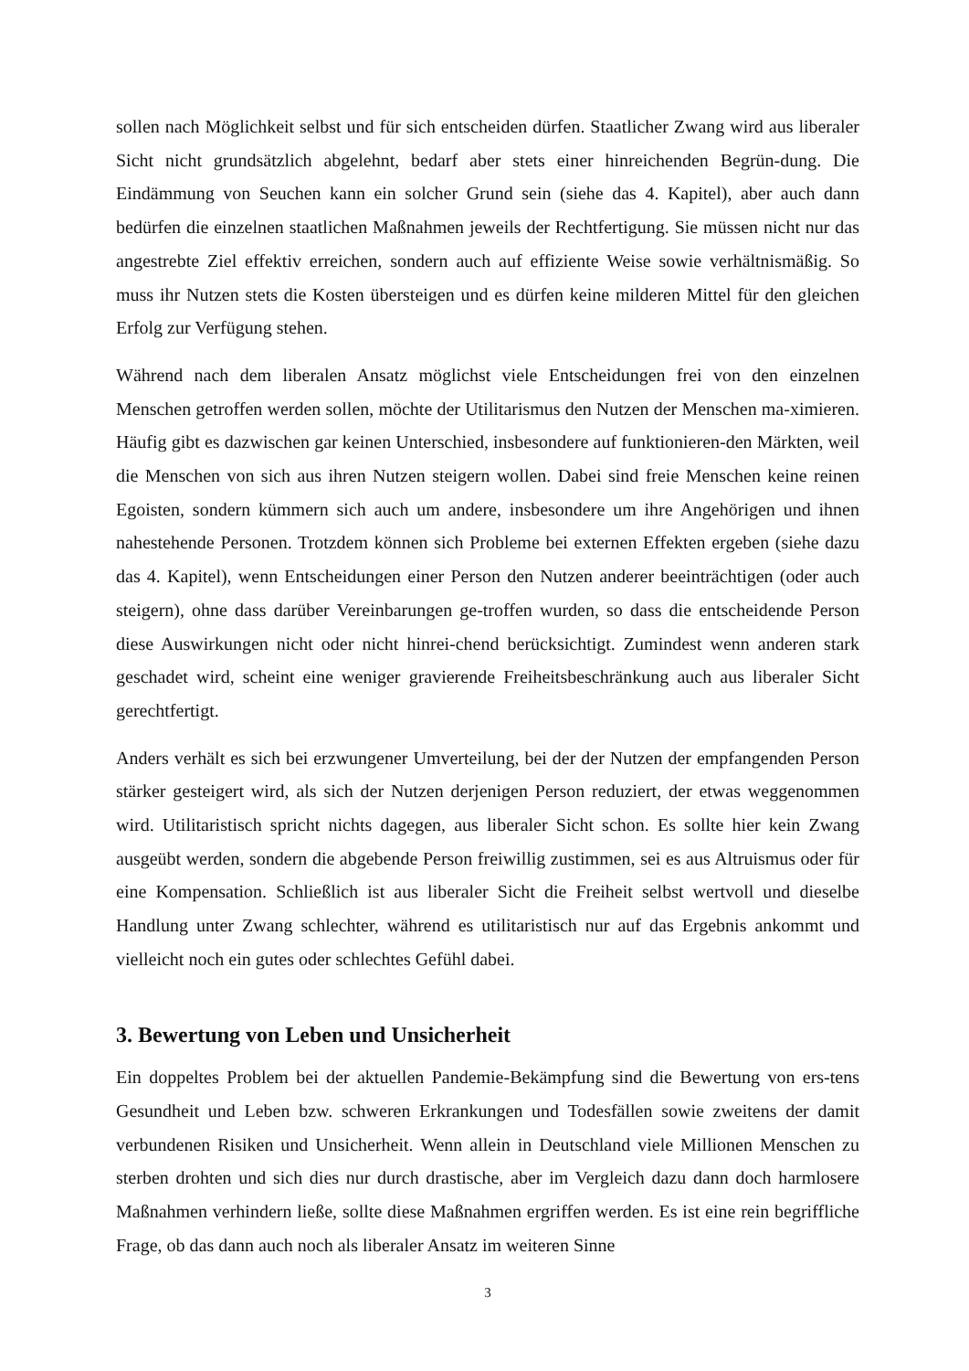sollen nach Möglichkeit selbst und für sich entscheiden dürfen. Staatlicher Zwang wird aus liberaler Sicht nicht grundsätzlich abgelehnt, bedarf aber stets einer hinreichenden Begrün-dung. Die Eindämmung von Seuchen kann ein solcher Grund sein (siehe das 4. Kapitel), aber auch dann bedürfen die einzelnen staatlichen Maßnahmen jeweils der Rechtfertigung. Sie müssen nicht nur das angestrebte Ziel effektiv erreichen, sondern auch auf effiziente Weise sowie verhältnismäßig. So muss ihr Nutzen stets die Kosten übersteigen und es dürfen keine milderen Mittel für den gleichen Erfolg zur Verfügung stehen.
Während nach dem liberalen Ansatz möglichst viele Entscheidungen frei von den einzelnen Menschen getroffen werden sollen, möchte der Utilitarismus den Nutzen der Menschen ma-ximieren. Häufig gibt es dazwischen gar keinen Unterschied, insbesondere auf funktionieren-den Märkten, weil die Menschen von sich aus ihren Nutzen steigern wollen. Dabei sind freie Menschen keine reinen Egoisten, sondern kümmern sich auch um andere, insbesondere um ihre Angehörigen und ihnen nahestehende Personen. Trotzdem können sich Probleme bei externen Effekten ergeben (siehe dazu das 4. Kapitel), wenn Entscheidungen einer Person den Nutzen anderer beeinträchtigen (oder auch steigern), ohne dass darüber Vereinbarungen ge-troffen wurden, so dass die entscheidende Person diese Auswirkungen nicht oder nicht hinrei-chend berücksichtigt. Zumindest wenn anderen stark geschadet wird, scheint eine weniger gravierende Freiheitsbeschränkung auch aus liberaler Sicht gerechtfertigt.
Anders verhält es sich bei erzwungener Umverteilung, bei der der Nutzen der empfangenden Person stärker gesteigert wird, als sich der Nutzen derjenigen Person reduziert, der etwas weggenommen wird. Utilitaristisch spricht nichts dagegen, aus liberaler Sicht schon. Es sollte hier kein Zwang ausgeübt werden, sondern die abgebende Person freiwillig zustimmen, sei es aus Altruismus oder für eine Kompensation. Schließlich ist aus liberaler Sicht die Freiheit selbst wertvoll und dieselbe Handlung unter Zwang schlechter, während es utilitaristisch nur auf das Ergebnis ankommt und vielleicht noch ein gutes oder schlechtes Gefühl dabei.
3. Bewertung von Leben und Unsicherheit
Ein doppeltes Problem bei der aktuellen Pandemie-Bekämpfung sind die Bewertung von ers-tens Gesundheit und Leben bzw. schweren Erkrankungen und Todesfällen sowie zweitens der damit verbundenen Risiken und Unsicherheit. Wenn allein in Deutschland viele Millionen Menschen zu sterben drohten und sich dies nur durch drastische, aber im Vergleich dazu dann doch harmlosere Maßnahmen verhindern ließe, sollte diese Maßnahmen ergriffen werden. Es ist eine rein begriffliche Frage, ob das dann auch noch als liberaler Ansatz im weiteren Sinne
3